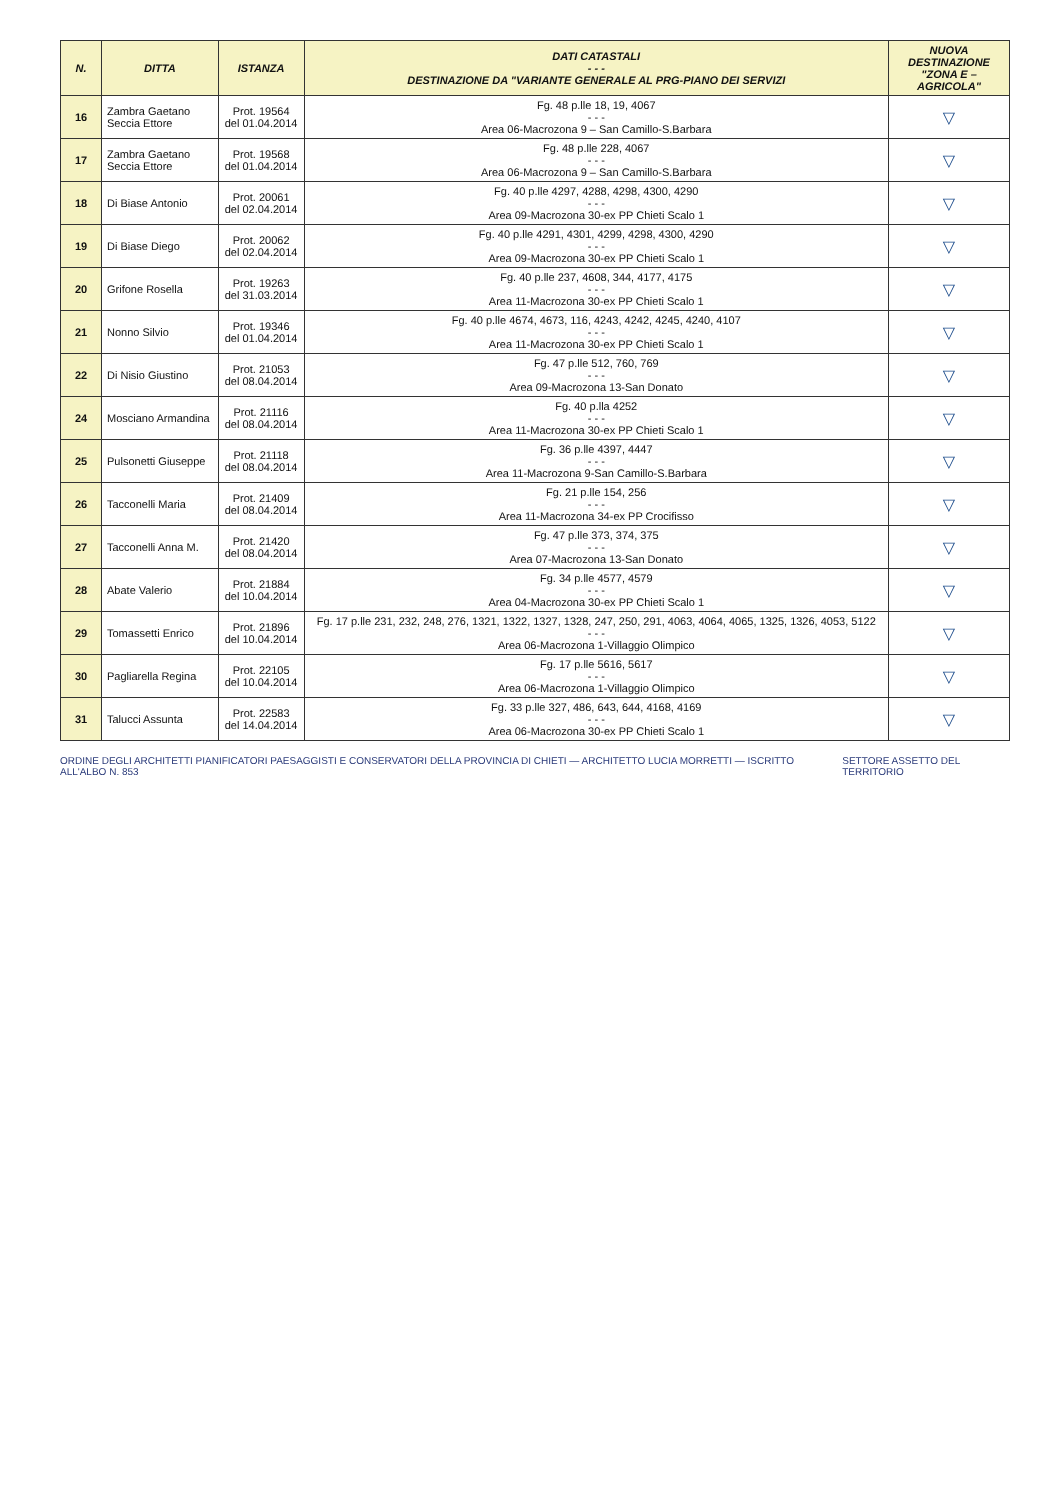| N. | DITTA | ISTANZA | DATI CATASTALI - - - DESTINAZIONE DA "VARIANTE GENERALE AL PRG-PIANO DEI SERVIZI | NUOVA DESTINAZIONE "ZONA E – AGRICOLA" |
| --- | --- | --- | --- | --- |
| 16 | Zambra Gaetano Seccia Ettore | Prot. 19564 del 01.04.2014 | Fg. 48 p.lle 18, 19, 4067 - - - Area 06-Macrozona 9 – San Camillo-S.Barbara | ▽ |
| 17 | Zambra Gaetano Seccia Ettore | Prot. 19568 del 01.04.2014 | Fg. 48 p.lle 228, 4067 - - - Area 06-Macrozona 9 – San Camillo-S.Barbara | ▽ |
| 18 | Di Biase Antonio | Prot. 20061 del 02.04.2014 | Fg. 40 p.lle 4297, 4288, 4298, 4300, 4290 - - - Area 09-Macrozona 30-ex PP Chieti Scalo 1 | ▽ |
| 19 | Di Biase Diego | Prot. 20062 del 02.04.2014 | Fg. 40 p.lle 4291, 4301, 4299, 4298, 4300, 4290 - - - Area 09-Macrozona 30-ex PP Chieti Scalo 1 | ▽ |
| 20 | Grifone Rosella | Prot. 19263 del 31.03.2014 | Fg. 40 p.lle 237, 4608, 344, 4177, 4175 - - - Area 11-Macrozona 30-ex PP Chieti Scalo 1 | ▽ |
| 21 | Nonno Silvio | Prot. 19346 del 01.04.2014 | Fg. 40 p.lle 4674, 4673, 116, 4243, 4242, 4245, 4240, 4107 - - - Area 11-Macrozona 30-ex PP Chieti Scalo 1 | ▽ |
| 22 | Di Nisio Giustino | Prot. 21053 del 08.04.2014 | Fg. 47 p.lle 512, 760, 769 - - - Area 09-Macrozona 13-San Donato | ▽ |
| 24 | Mosciano Armandina | Prot. 21116 del 08.04.2014 | Fg. 40 p.lla 4252 - - - Area 11-Macrozona 30-ex PP Chieti Scalo 1 | ▽ |
| 25 | Pulsonetti Giuseppe | Prot. 21118 del 08.04.2014 | Fg. 36 p.lle 4397, 4447 - - - Area 11-Macrozona 9-San Camillo-S.Barbara | ▽ |
| 26 | Tacconelli Maria | Prot. 21409 del 08.04.2014 | Fg. 21 p.lle 154, 256 - - - Area 11-Macrozona 34-ex PP Crocifisso | ▽ |
| 27 | Tacconelli Anna M. | Prot. 21420 del 08.04.2014 | Fg. 47 p.lle 373, 374, 375 - - - Area 07-Macrozona 13-San Donato | ▽ |
| 28 | Abate Valerio | Prot. 21884 del 10.04.2014 | Fg. 34 p.lle 4577, 4579 - - - Area 04-Macrozona 30-ex PP Chieti Scalo 1 | ▽ |
| 29 | Tomassetti Enrico | Prot. 21896 del 10.04.2014 | Fg. 17 p.lle 231, 232, 248, 276, 1321, 1322, 1327, 1328, 247, 250, 291, 4063, 4064, 4065, 1325, 1326, 4053, 5122 - - - Area 06-Macrozona 1-Villaggio Olimpico | ▽ |
| 30 | Pagliarella Regina | Prot. 22105 del 10.04.2014 | Fg. 17 p.lle 5616, 5617 - - - Area 06-Macrozona 1-Villaggio Olimpico | ▽ |
| 31 | Talucci Assunta | Prot. 22583 del 14.04.2014 | Fg. 33 p.lle 327, 486, 643, 644, 4168, 4169 - - - Area 06-Macrozona 30-ex PP Chieti Scalo 1 | ▽ |
ORDINE DEGLI ARCHITETTI PIANIFICATORI PAESAGGISTI E CONSERVATORI DELLA PROVINCIA DI CHIETI — ARCHITETTO LUCIA MORRETTI — ISCRITTO ALL'ALBO N. 853
SETTORE ASSETTO DEL TERRITORIO